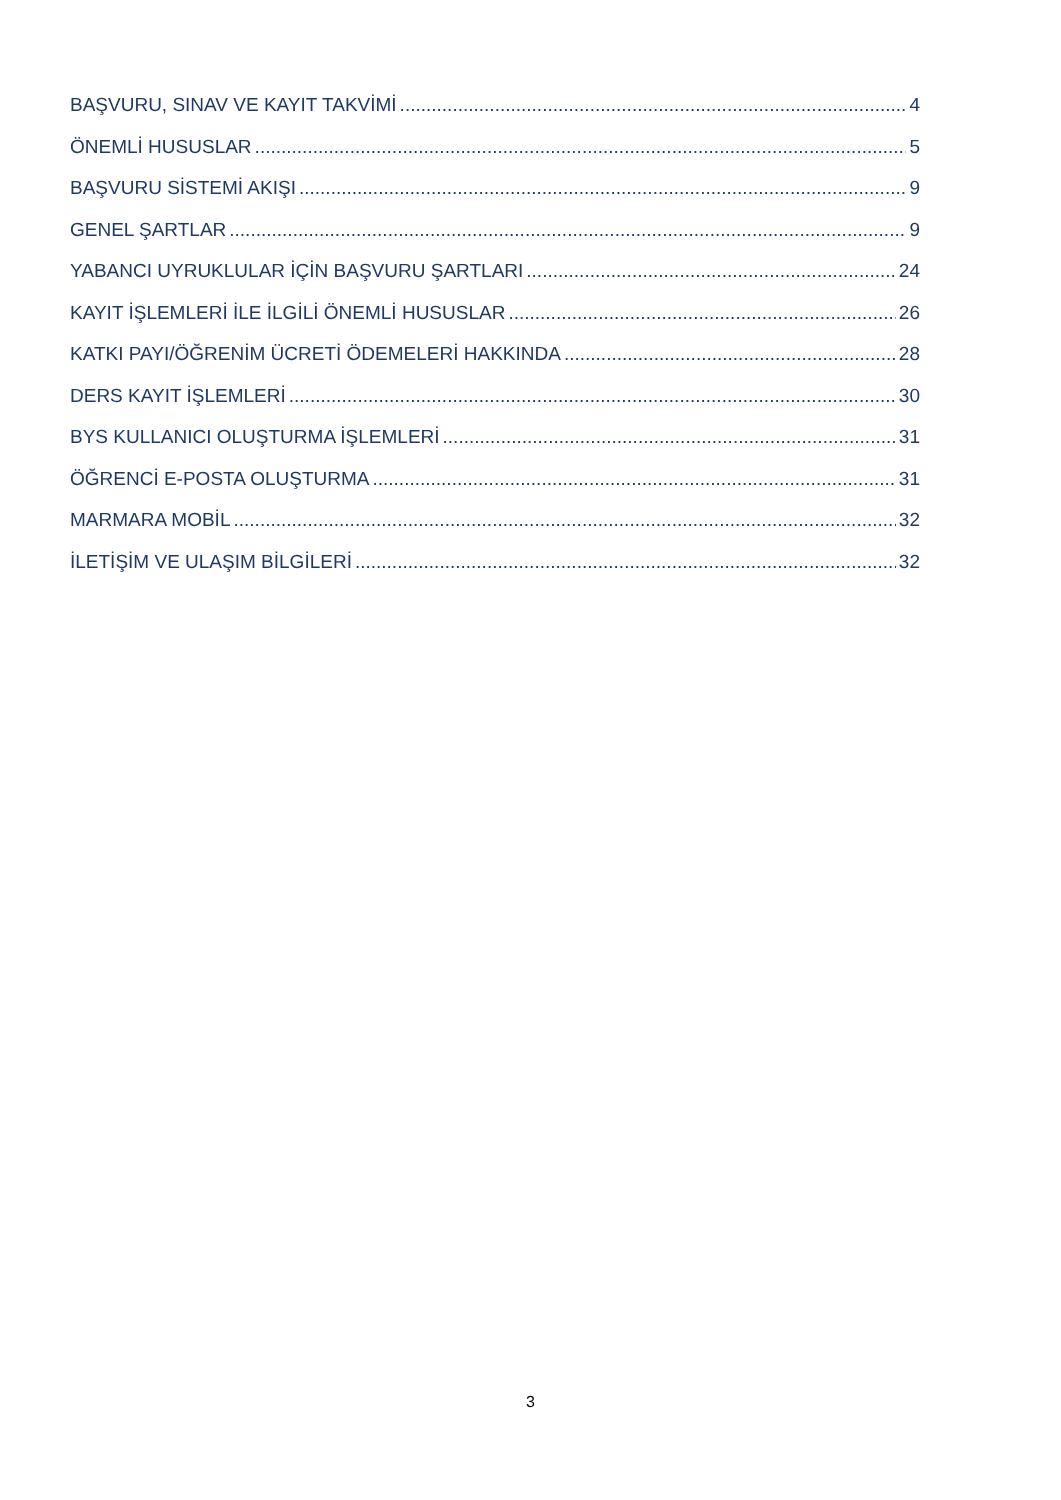BAŞVURU, SINAV VE KAYIT TAKVİMİ 4
ÖNEMLİ HUSUSLAR 5
BAŞVURU SİSTEMİ AKIŞI 9
GENEL ŞARTLAR 9
YABANCI UYRUKLULAR İÇİN BAŞVURU ŞARTLARI 24
KAYIT İŞLEMLERİ İLE İLGİLİ ÖNEMLİ HUSUSLAR 26
KATKI PAYI/ÖĞRENİM ÜCRETİ ÖDEMELERİ HAKKINDA 28
DERS KAYIT İŞLEMLERİ 30
BYS KULLANICI OLUŞTURMA İŞLEMLERİ 31
ÖĞRENCİ E-POSTA OLUŞTURMA 31
MARMARA MOBİL 32
İLETİŞİM VE ULAŞIM BİLGİLERİ 32
3